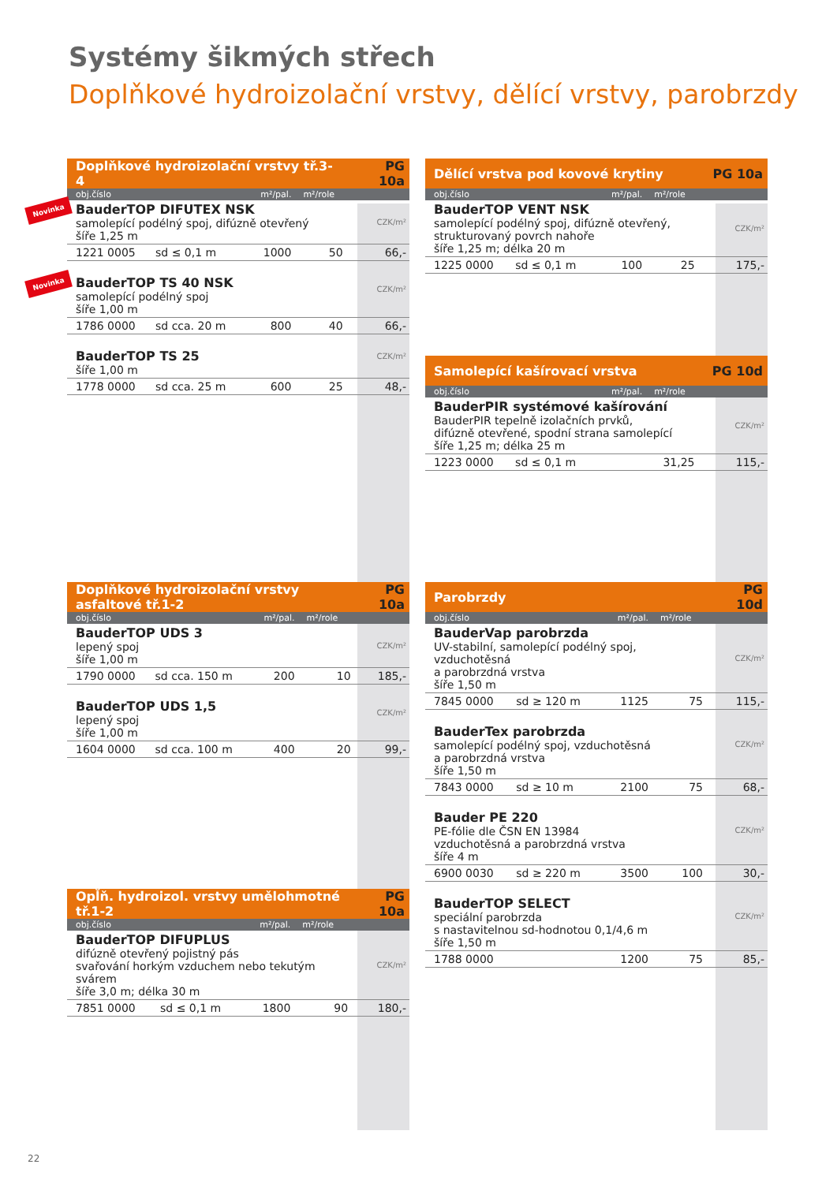Systémy šikmých střech
Doplňkové hydroizolační vrstvy, dělící vrstvy, parobrzdy
| Doplňkové hydroizolační vrstvy tř.3-4 | | | | PG 10a |
| obj.číslo | | m²/pal. | m²/role | |
| Novinka BauderTOP DIFUTEX NSK samolepící podélný spoj, difúzně otevřený šíře 1,25 m | | | | CZK/m² |
| 1221 0005 | sd ≤ 0,1 m | 1000 | 50 | 66,- |
| Novinka BauderTOP TS 40 NSK samolepící podélný spoj šíře 1,00 m | | | | CZK/m² |
| 1786 0000 | sd cca. 20 m | 800 | 40 | 66,- |
| BauderTOP TS 25 šíře 1,00 m | | | | CZK/m² |
| 1778 0000 | sd cca. 25 m | 600 | 25 | 48,- |
| Doplňkové hydroizolační vrstvy asfaltové tř.1-2 | | | | PG 10a |
| obj.číslo | | m²/pal. | m²/role | |
| BauderTOP UDS 3 lepený spoj šíře 1,00 m | | | | CZK/m² |
| 1790 0000 | sd cca. 150 m | 200 | 10 | 185,- |
| BauderTOP UDS 1,5 lepený spoj šíře 1,00 m | | | | CZK/m² |
| 1604 0000 | sd cca. 100 m | 400 | 20 | 99,- |
| Opl̆ň. hydroizol. vrstvy umělohmotné tř.1-2 | | | | PG 10a |
| obj.číslo | | m²/pal. | m²/role | |
| BauderTOP DIFUPLUS difúzně otevřený pojistný pás svařování horkým vzduchem nebo tekutým svárem šíře 3,0 m; délka 30 m | | | | CZK/m² |
| 7851 0000 | sd ≤ 0,1 m | 1800 | 90 | 180,- |
| Dělící vrstva pod kovové krytiny | | | | PG 10a |
| obj.číslo | | m²/pal. | m²/role | |
| BauderTOP VENT NSK samolepící podélný spoj, difúzně otevřený, strukturovaný povrch nahoře šíře 1,25 m; délka 20 m | | | | CZK/m² |
| 1225 0000 | sd ≤ 0,1 m | 100 | 25 | 175,- |
| Samolepící kašírovací vrstva | | | | PG 10d |
| obj.číslo | | m²/pal. | m²/role | |
| BauderPIR systémové kašírování BauderPIR tepelně izolačních prvků, difúzně otevřené, spodní strana samolepící šíře 1,25 m; délka 25 m | | | | CZK/m² |
| 1223 0000 | sd ≤ 0,1 m | | 31,25 | 115,- |
| Parobrzdy | | | | PG 10d |
| obj.číslo | | m²/pal. | m²/role | |
| BauderVap parobrzda UV-stabilní, samolepící podélný spoj, vzduchotěsná a parobrzdná vrstva šíře 1,50 m | | | | CZK/m² |
| 7845 0000 | sd ≥ 120 m | 1125 | 75 | 115,- |
| BauderTex parobrzda samolepící podélný spoj, vzduchotěsná a parobrzdná vrstva šíře 1,50 m | | | | CZK/m² |
| 7843 0000 | sd ≥ 10 m | 2100 | 75 | 68,- |
| Bauder PE 220 PE-fólie dle ČSN EN 13984 vzduchotěsná a parobrzdná vrstva šíře 4 m | | | | CZK/m² |
| 6900 0030 | sd ≥ 220 m | 3500 | 100 | 30,- |
| BauderTOP SELECT speciální parobrzda s nastavitelnou sd-hodnotou 0,1/4,6 m šíře 1,50 m | | | | CZK/m² |
| 1788 0000 | | 1200 | 75 | 85,- |
22